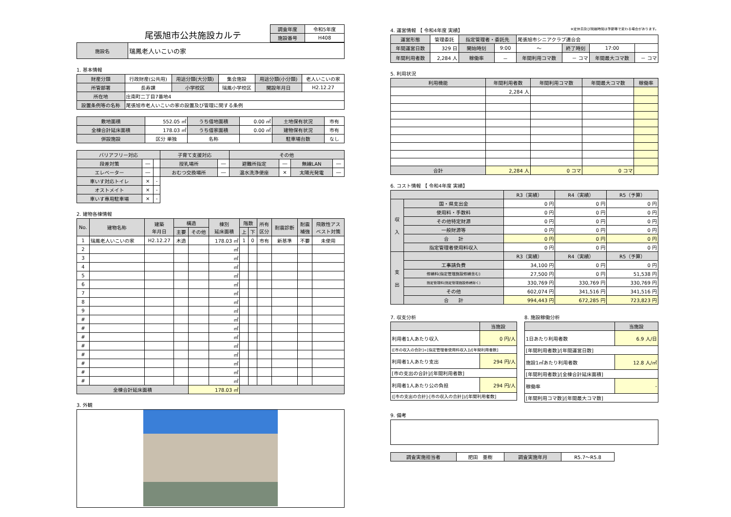尾張旭市公共施設カルテ
| 調査年度 | 令和5年度 |
| 施設番号 | H408 |
| 施設名 | 瑞鳳老人いこいの家 |
1. 基本情報
| 財産分類 | 行政財産(公共用) | 用途分類(大分類) | 集会施設 | 用途分類(小分類) | 老人いこいの家 |
| 所管部署 | 長寿課 | 小学校区 | 瑞鳳小学校区 | 開設年月日 | H2.12.27 |
| 所在地 | 庄南町二丁目7番地4 | | | | |
| 設置条例等の名称 | 尾張旭市老人いこいの家の設置及び管理に関する条例 | | | | |
| 敷地面積 | 552.05 ㎡ | うち借地面積 | 0.00 ㎡ | 土地保有状況 | 市有 |
| 全棟合計延床面積 | 178.03 ㎡ | うち借家面積 | 0.00 ㎡ | 建物保有状況 | 市有 |
| 併設施設 | 区分 単独 | 名称 | | 駐車場台数 | なし |
| バリアフリー対応 | | | 子育て支援対応 | | その他 | | | |
| 段差対策 | ― | | 授乳場所 | ― | 避難所指定 | ― | 無線LAN | ― |
| エレベーター | ― | | おむつ交換場所 | ― | 温水洗浄便座 | × | 太陽光発電 | ― |
| 車いす対応トイレ | × | - | | | | | | |
| オストメイト | × | - | | | | | | |
| 車いす専用駐車場 | × | - | | | | | | |
2. 建物各棟情報
| No. | 建物名称 | 建築 年月日 | 構造 | | 棟別 延床面積 | 階数 | | 所有 区分 | 耐震診断 | 耐震 補強 | 飛散性アス ベスト対策 |
| | | | 主要 | その他 | | 上 | 下 | | | | |
| 1 | 瑞鳳老人いこいの家 | H2.12.27 | 木造 | | 178.03 ㎡ | 1 | 0 | 市有 | 新基準 | 不要 | 未使用 |
| 2 | | | | | ㎡ | | | | | | |
| 3 | | | | | ㎡ | | | | | | |
| 4 | | | | | ㎡ | | | | | | |
| 5 | | | | | ㎡ | | | | | | |
| 6 | | | | | ㎡ | | | | | | |
| 7 | | | | | ㎡ | | | | | | |
| 8 | | | | | ㎡ | | | | | | |
| 9 | | | | | ㎡ | | | | | | |
| # | | | | | ㎡ | | | | | | |
| # | | | | | ㎡ | | | | | | |
| # | | | | | ㎡ | | | | | | |
| # | | | | | ㎡ | | | | | | |
| # | | | | | ㎡ | | | | | | |
| # | | | | | ㎡ | | | | | | |
| # | | | | | ㎡ | | | | | | |
| # | | | | | ㎡ | | | | | | |
| 全棟合計延床面積 | | | | 178.03 ㎡ | | | | | | | |
3. 外観
4. 運営情報 【 令和4年度 実績】 ※定休日及び開館時間は季節等で変わる場合があります。
| 運営形態 | 管理委託 | 指定管理者・委託先 | | 尾張旭市シニアクラブ連合会 | | | |
| 年間運営日数 | 329 日 | 開始時刻 | 9:00 | ～ | 終了時刻 | 17:00 | |
| 年間利用者数 | 2,284 人 | 稼働率 | － | 年間利用コマ数 | － コマ | 年間最大コマ数 | － コマ |
5. 利用状況
| 利用機能 | 年間利用者数 | 年間利用コマ数 | 年間最大コマ数 | 稼働率 |
| | 2,284 人 | | | |
| 合計 | 2,284 人 | 0 コマ | 0 コマ | |
6. コスト情報 【 令和4年度 実績】
| | | R3（実績） | R4（実績） | R5（予算） |
| 収 入 | 国・県支出金 | 0 円 | 0 円 | 0 円 |
| | 使用料・手数料 | 0 円 | 0 円 | 0 円 |
| | その他特定財源 | 0 円 | 0 円 | 0 円 |
| | 一般財源等 | 0 円 | 0 円 | 0 円 |
| | 合 計 | 0 円 | 0 円 | 0 円 |
| | 指定管理者使用料収入 | 0 円 | 0 円 | 0 円 |
| 支 出 | | R3（実績） | R4（実績） | R5（予算） |
| | 工事請負費 | 34,100 円 | 0 円 | 0 円 |
| | 修繕料(指定管理施設修繕含む) | 27,500 円 | 0 円 | 51,538 円 |
| | 指定管理料(指定管理施設修繕除く) | 330,769 円 | 330,769 円 | 330,769 円 |
| | その他 | 602,074 円 | 341,516 円 | 341,516 円 |
| | 合 計 | 994,443 円 | 672,285 円 | 723,823 円 |
7. 収支分析
| | 当施設 |
| 利用者1人あたり収入 | 0 円/人 |
| ([市の収入の合計]+[指定管理者使用料収入])/[年間利用者数] | |
| 利用者1人あたり支出 | 294 円/人 |
| [市の支出の合計]/[年間利用者数] | |
| 利用者1人あたり公の負担 | 294 円/人 |
| ([市の支出の合計]-[市の収入の合計])/[年間利用者数] | |
8. 施設稼働分析
| | 当施設 |
| 1日あたり利用者数 | 6.9 人/日 |
| [年間利用者数]/[年間運営日数] | |
| 施設1㎡あたり利用者数 | 12.8 人/㎡ |
| [年間利用者数]/[全棟合計延床面積] | |
| 稼働率 | - |
| [年間利用コマ数]/[年間最大コマ数] | |
9. 備考
| 調査実施担当者 | 肥田 亜樹 | 調査実施年月 | R5.7～R5.8 |